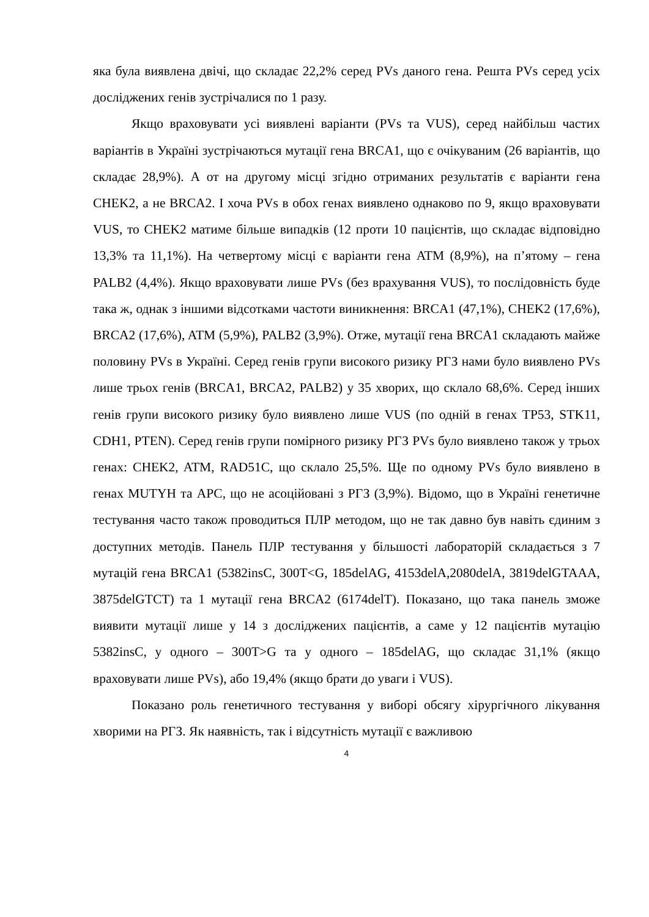яка була виявлена двічі, що складає 22,2% серед PVs даного гена. Решта PVs серед усіх досліджених генів зустрічалися по 1 разу.
Якщо враховувати усі виявлені варіанти (PVs та VUS), серед найбільш частих варіантів в Україні зустрічаються мутації гена BRCA1, що є очікуваним (26 варіантів, що складає 28,9%). А от на другому місці згідно отриманих результатів є варіанти гена CHEK2, а не BRCA2. І хоча PVs в обох генах виявлено однаково по 9, якщо враховувати VUS, то CHEK2 матиме більше випадків (12 проти 10 пацієнтів, що складає відповідно 13,3% та 11,1%). На четвертому місці є варіанти гена ATM (8,9%), на п’ятому – гена PALB2 (4,4%). Якщо враховувати лише PVs (без врахування VUS), то послідовність буде така ж, однак з іншими відсотками частоти виникнення: BRCA1 (47,1%), CHEK2 (17,6%), BRCA2 (17,6%), ATM (5,9%), PALB2 (3,9%). Отже, мутації гена BRCA1 складають майже половину PVs в Україні. Серед генів групи високого ризику РГЗ нами було виявлено PVs лише трьох генів (BRCA1, BRCA2, PALB2) у 35 хворих, що склало 68,6%. Серед інших генів групи високого ризику було виявлено лише VUS (по одній в генах TP53, STK11, CDH1, PTEN). Серед генів групи помірного ризику РГЗ PVs було виявлено також у трьох генах: CHEK2, ATM, RAD51C, що склало 25,5%. Ще по одному PVs було виявлено в генах MUTYH та APC, що не асоційовані з РГЗ (3,9%). Відомо, що в Україні генетичне тестування часто також проводиться ПЛР методом, що не так давно був навіть єдиним з доступних методів. Панель ПЛР тестування у більшості лабораторій складається з 7 мутацій гена BRCA1 (5382insC, 300T<G, 185delAG, 4153delA,2080delA, 3819delGTAAA, 3875delGTCT) та 1 мутації гена BRCA2 (6174delT). Показано, що така панель зможе виявити мутації лише у 14 з досліджених пацієнтів, а саме у 12 пацієнтів мутацію 5382insC, у одного – 300T>G та у одного – 185delAG, що складає 31,1% (якщо враховувати лише PVs), або 19,4% (якщо брати до уваги і VUS).
Показано роль генетичного тестування у виборі обсягу хірургічного лікування хворими на РГЗ. Як наявність, так і відсутність мутації є важливою
4